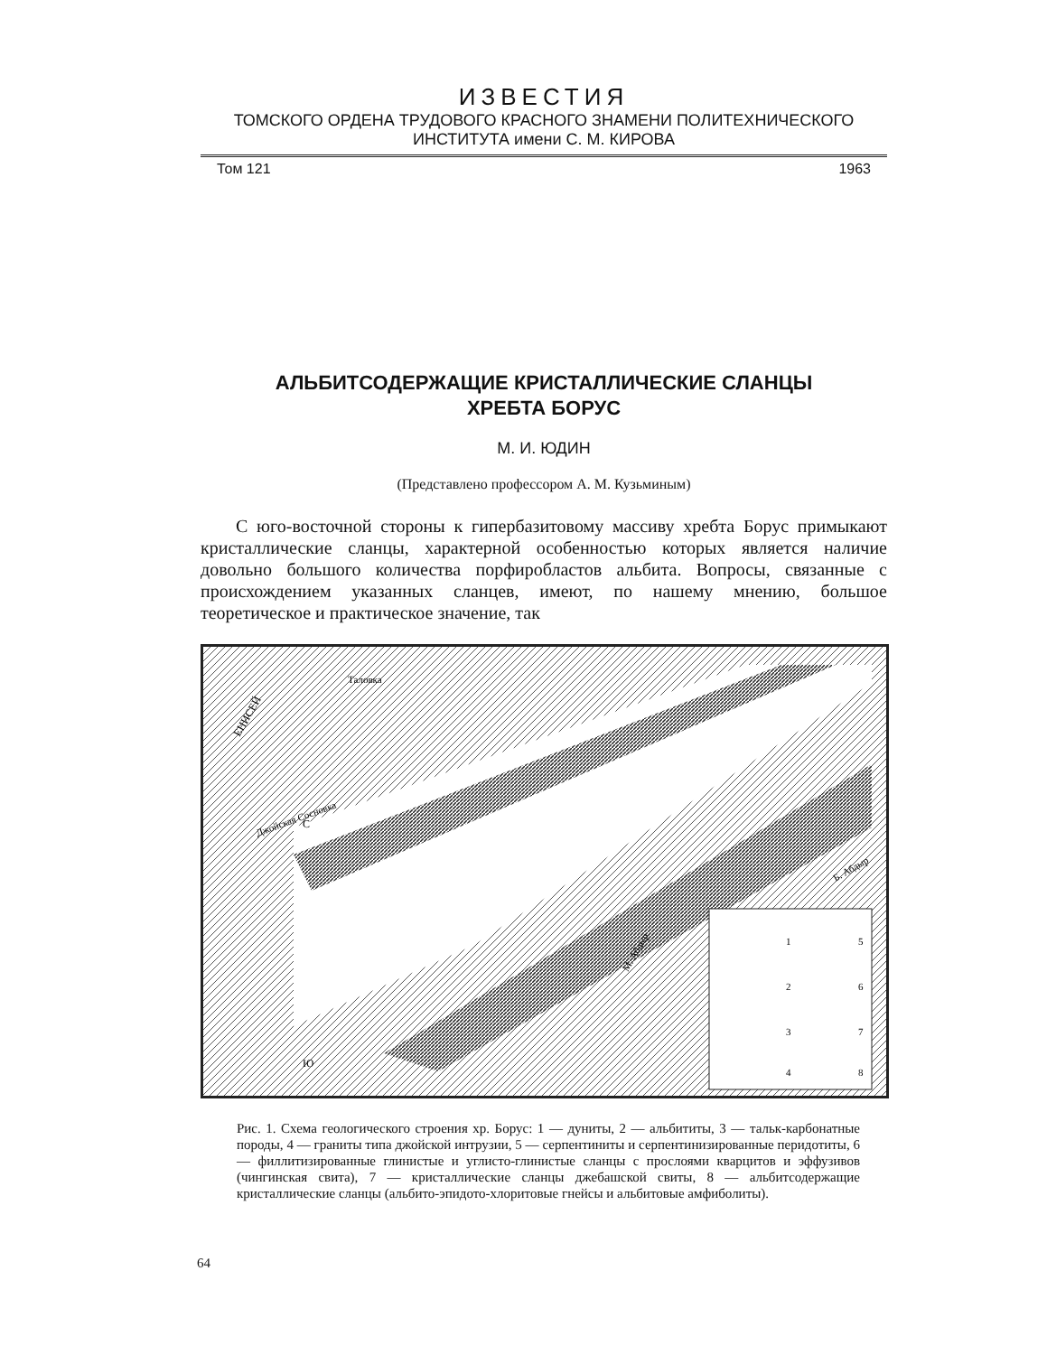ИЗВЕСТИЯ
ТОМСКОГО ОРДЕНА ТРУДОВОГО КРАСНОГО ЗНАМЕНИ ПОЛИТЕХНИЧЕСКОГО ИНСТИТУТА имени С. М. КИРОВА
Том 121 1963
АЛЬБИТСОДЕРЖАЩИЕ КРИСТАЛЛИЧЕСКИЕ СЛАНЦЫ
ХРЕБТА БОРУС
М. И. ЮДИН
(Представлено профессором А. М. Кузьминым)
С юго-восточной стороны к гипербазитовому массиву хребта Борус примыкают кристаллические сланцы, характерной особенностью которых является наличие довольно большого количества порфиробластов альбита. Вопросы, связанные с происхождением указанных сланцев, имеют, по нашему мнению, большое теоретическое и практическое значение, так
ЕНИСЕЙ
Талов­ка
Джойская Сосновка
Б. Абдыр
М. Абдыр
1
5
2
6
3
7
4
8
С
Ю
Рис. 1. Схема геологического строения хр. Борус: 1 — дуниты, 2 — альбититы, 3 — тальк-карбонатные породы, 4 — граниты типа джойской интрузии, 5 — серпентиниты и серпентинизированные перидотиты, 6 — филлитизированные глинистые и углисто-глинистые сланцы с прослоями кварцитов и эффузивов (чингинская свита), 7 — кристаллические сланцы джебашской свиты, 8 — альбитсодержащие кристаллические сланцы (альбито-эпидото-хлоритовые гнейсы и альбитовые амфиболиты).
64